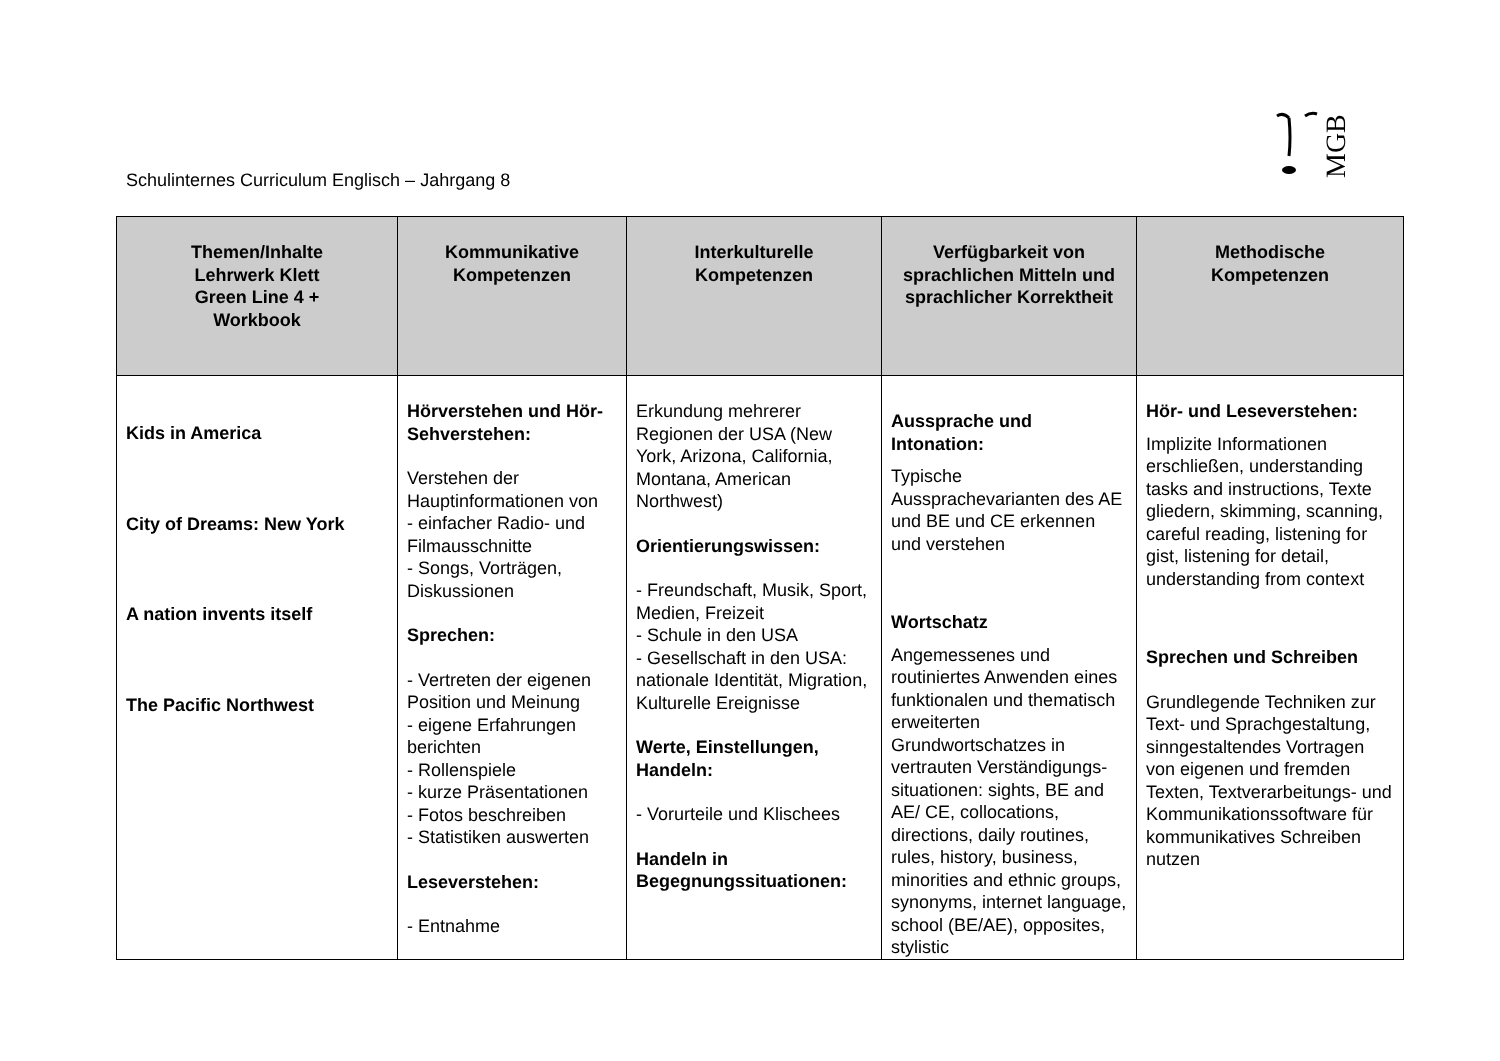MGB
Schulinternes Curriculum Englisch – Jahrgang 8
| Themen/Inhalte Lehrwerk Klett Green Line 4 + Workbook | Kommunikative Kompetenzen | Interkulturelle Kompetenzen | Verfügbarkeit von sprachlichen Mitteln und sprachlicher Korrektheit | Methodische Kompetenzen |
| --- | --- | --- | --- | --- |
| Kids in America City of Dreams: New York A nation invents itself The Pacific Northwest | Hörverstehen und Hör-Sehverstehen: Verstehen der Hauptinformationen von - einfacher Radio- und Filmausschnitte - Songs, Vorträgen, Diskussionen Sprechen: - Vertreten der eigenen Position und Meinung - eigene Erfahrungen berichten - Rollenspiele - kurze Präsentationen - Fotos beschreiben - Statistiken auswerten Leseverstehen: - Entnahme | Erkundung mehrerer Regionen der USA (New York, Arizona, California, Montana, American Northwest) Orientierungswissen: - Freundschaft, Musik, Sport, Medien, Freizeit - Schule in den USA - Gesellschaft in den USA: nationale Identität, Migration, Kulturelle Ereignisse Werte, Einstellungen, Handeln: - Vorurteile und Klischees Handeln in Begegnungssituationen: | Aussprache und Intonation: Typische Aussprachevarianten des AE und BE und CE erkennen und verstehen Wortschatz Angemessenes und routiniertes Anwenden eines funktionalen und thematisch erweiterten Grundwortschatzes in vertrauten Verständigungs-situationen: sights, BE and AE/ CE, collocations, directions, daily routines, rules, history, business, minorities and ethnic groups, synonyms, internet language, school (BE/AE), opposites, stylistic | Hör- und Leseverstehen: Implizite Informationen erschließen, understanding tasks and instructions, Texte gliedern, skimming, scanning, careful reading, listening for gist, listening for detail, understanding from context Sprechen und Schreiben Grundlegende Techniken zur Text- und Sprachgestaltung, sinngestaltendes Vortragen von eigenen und fremden Texten, Textverarbeitungs- und Kommunikationssoftware für kommunikatives Schreiben nutzen |